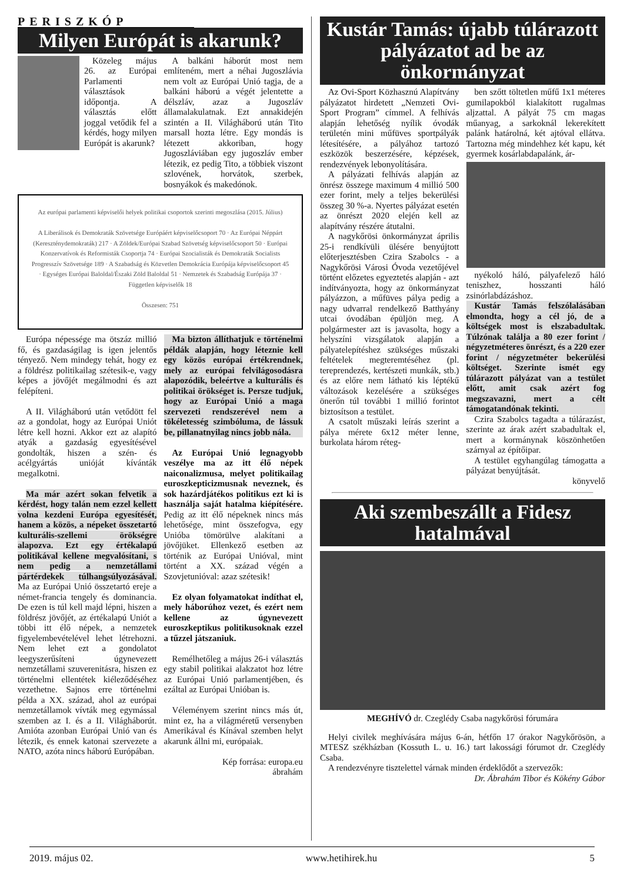PERISZKÓP
Milyen Európát is akarunk?
Közeleg május 26. az Európai Parlamenti választások időpontja. A választás előtt joggal vetődik fel a kérdés, hogy milyen Európát is akarunk?
A balkáni háborút most nem említeném, mert a néhai Jugoszlávia nem volt az Európai Unió tagja, de a balkáni háború a végét jelentette a délszláv, azaz a Jugoszláv államalakulatnak. Ezt annakidején szintén a II. Világháború után Tito marsall hozta létre. Egy mondás is létezett akkoriban, hogy Jugoszláviában egy jugoszláv ember létezik, ez pedig Tito, a többiek viszont szlovének, horvátok, szerbek, bosnyákok és makedónok.
Az európai parlamenti képviselői helyek politikai csoportok szerinti megoszlása (2015. Július)
A Liberálisok és Demokraták Szövetsége Európáért képviselőcsoport 70 · Az Európai Néppárt (Kereszténydemokraták) 217 · A Zöldek/Európai Szabad Szövetség képviselőcsoport 50 · Európai Konzervatívok és Reformisták Csoportja 74 · Európai Szocialisták és Demokraták Socialists Progresszív Szövetsége 189 · A Szabadság és Közvetlen Demokrácia Európája képviselőcsoport 45 · Egységes Európai Baloldal/Északi Zöld Baloldal 51 · Nemzetek és Szabadság Európája 37 · Független képviselők 18
Összesen: 751
Európa népessége ma ötszáz millió fő, és gazdaságilag is igen jelentős tényező. Nem mindegy tehát, hogy ez a földrész politikailag szétesik-e, vagy képes a jövőjét megálmodni és azt felépíteni.
A II. Világháború után vetődött fel az a gondolat, hogy az Európai Uniót létre kell hozni. Akkor ezt az alapító atyák a gazdaság egyesítésével gondolták, hiszen a szén- és acélgyártás unióját kívánták megalkotni.
Ma már azért sokan felvetik a kérdést, hogy talán nem ezzel kellett volna kezdeni Európa egyesítését, hanem a közös, a népeket összetartó kulturális-szellemi örökségre alapozva. Ezt egy értékalapú politikával kellene megvalósítani, s nem pedig a nemzetállami pártérdekek túlhangsúlyozásával. Ma az Európai Unió összetartó ereje a német-francia tengely és dominancia. De ezen is túl kell majd lépni, hiszen a földrész jövőjét, az értékalapú Uniót a többi itt élő népek, a nemzetek figyelembevételével lehet létrehozni. Nem lehet ezt a gondolatot leegyszerűsíteni úgynevezett nemzetállami szuverenitásra, hiszen ez történelmi ellentétek kiéleződéséhez vezethetne. Sajnos erre történelmi példa a XX. század, ahol az európai nemzetállamok vívták meg egymással szemben az I. és a II. Világháborút. Amióta azonban Európai Unió van és létezik, és ennek katonai szervezete a NATO, azóta nincs háború Európában.
Ma bizton állíthatjuk e történelmi példák alapján, hogy léteznie kell egy közös európai értékrendnek, mely az európai felvilágosodásra alapozódik, beleértve a kulturális és politikai örökséget is. Persze tudjuk, hogy az Európai Unió a maga szervezeti rendszerével nem a tökéletesség szimbóluma, de lássuk be, pillanatnyilag nincs jobb nála.
Az Európai Unió legnagyobb veszélye ma az itt élő népek naiconalizmusa, melyet politikailag euroszkepticizmusnak neveznek, és sok hazárdjátékos politikus ezt ki is használja saját hatalma kiépítésére. Pedig az itt élő népeknek nincs más lehetősége, mint összefogva, egy Unióba tömörülve alakítani a jövőjüket. Ellenkező esetben az történik az Európai Unióval, mint történt a XX. század végén a Szovjetunióval: azaz szétesik!
Ez olyan folyamatokat indíthat el, mely háborúhoz vezet, és ezért nem kellene az úgynevezett euroszkeptikus politikusoknak ezzel a tűzzel játszaniuk.
Remélhetőleg a május 26-i választás egy stabil politikai alakzatot hoz létre az Európai Unió parlamentjében, és ezáltal az Európai Unióban is.
Véleményem szerint nincs más út, mint ez, ha a világméretű versenyben Amerikával és Kínával szemben helyt akarunk állni mi, európaiak.
Kép forrása: europa.eu
ábrahám
Kustár Tamás: újabb túlárazott pályázatot ad be az önkormányzat
Az Ovi-Sport Közhasznú Alapítvány pályázatot hirdetett „Nemzeti Ovi-Sport Program” címmel. A felhívás alapján lehetőség nyílik óvodák területén mini műfüves sportpályák létesítésére, a pályához tartozó eszközök beszerzésére, képzések, rendezvények lebonyolítására.
A pályázati felhívás alapján az önrész összege maximum 4 millió 500 ezer forint, mely a teljes bekerülési összeg 30 %-a. Nyertes pályázat esetén az önrészt 2020 elején kell az alapítvány részére átutalni.
A nagykőrösi önkormányzat április 25-i rendkívüli ülésére benyújtott előterjesztésben Czira Szabolcs - a Nagykőrösi Városi Óvoda vezetőjével történt előzetes egyeztetés alapján - azt indítványozta, hogy az önkormányzat pályázzon, a műfüves pálya pedig a nagy udvarral rendelkező Batthyány utcai óvodában épüljön meg. A polgármester azt is javasolta, hogy a helyszíni vizsgálatok alapján a pályatelepítéshez szükséges műszaki feltételek megteremtéséhez (pl. tereprendezés, kertészeti munkák, stb.) és az előre nem látható kis léptékű változások kezelésére a szükséges önerőn túl további 1 millió forintot biztosítson a testület.
A csatolt műszaki leírás szerint a pálya mérete 6x12 méter lenne, burkolata három réteg-
ben szőtt töltetlen műfű 1x1 méteres gumilapokból kialakított rugalmas aljzattal. A pályát 75 cm magas műanyag, a sarkoknál lekerekített palánk határolná, két ajtóval ellátva. Tartozna még mindehhez két kapu, két gyermek kosárlabdapalánk, ár-
nyékoló háló, pályafelező háló teniszhez, hosszanti háló zsinórlabdázáshoz.
Kustár Tamás felszólalásában elmondta, hogy a cél jó, de a költségek most is elszabadultak. Túlzónak találja a 80 ezer forint / négyzetméteres önrészt, és a 220 ezer forint / négyzetméter bekerülési költséget. Szerinte ismét egy túlárazott pályázat van a testület előtt, amit csak azért fog megszavazni, mert a célt támogatandónak tekinti.
Czira Szabolcs tagadta a túlárazást, szerinte az árak azért szabadultak el, mert a kormánynak köszönhetően szárnyal az építőipar.
A testület egyhangúlag támogatta a pályázat benyújtását.
könyvelő
Aki szembeszállt a Fidesz hatalmával
MEGHÍVÓ dr. Czeglédy Csaba nagykőrösi fórumára
Helyi civilek meghívására május 6-án, hétfőn 17 órakor Nagykőrösön, a MTESZ székházban (Kossuth L. u. 16.) tart lakossági fórumot dr. Czeglédy Csaba.
A rendezvényre tisztelettel várnak minden érdeklődőt a szervezők: Dr. Ábrahám Tibor és Kökény Gábor
2019. május 02. www.hetihirek.hu 5